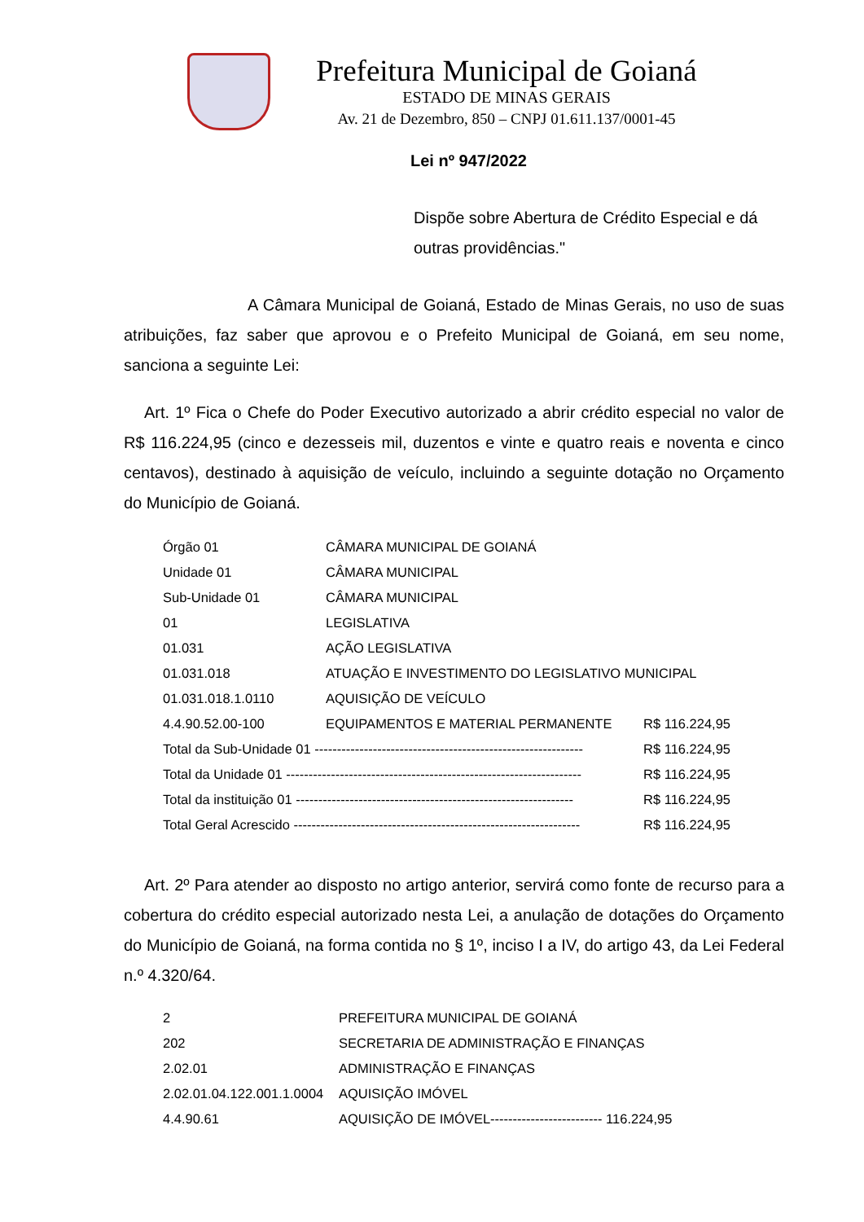Prefeitura Municipal de Goianá
ESTADO DE MINAS GERAIS
Av. 21 de Dezembro, 850 – CNPJ 01.611.137/0001-45
Lei nº 947/2022
Dispõe sobre Abertura de Crédito Especial e dá outras providências."
A Câmara Municipal de Goianá, Estado de Minas Gerais, no uso de suas atribuições, faz saber que aprovou e o Prefeito Municipal de Goianá, em seu nome, sanciona a seguinte Lei:
Art. 1º Fica o Chefe do Poder Executivo autorizado a abrir crédito especial no valor de R$ 116.224,95 (cinco e dezesseis mil, duzentos e vinte e quatro reais e noventa e cinco centavos), destinado à aquisição de veículo, incluindo a seguinte dotação no Orçamento do Município de Goianá.
| Órgão 01 | CÂMARA MUNICIPAL DE GOIANÁ | |
| Unidade 01 | CÂMARA MUNICIPAL | |
| Sub-Unidade 01 | CÂMARA MUNICIPAL | |
| 01 | LEGISLATIVA | |
| 01.031 | AÇÃO LEGISLATIVA | |
| 01.031.018 | ATUAÇÃO E INVESTIMENTO DO LEGISLATIVO MUNICIPAL | |
| 01.031.018.1.0110 | AQUISIÇÃO DE VEÍCULO | |
| 4.4.90.52.00-100 | EQUIPAMENTOS E MATERIAL PERMANENTE | R$ 116.224,95 |
| Total da Sub-Unidade 01 ------------------------------------------------------------ | | R$ 116.224,95 |
| Total da Unidade 01 ------------------------------------------------------------------ | | R$ 116.224,95 |
| Total da instituição 01 -------------------------------------------------------------- | | R$ 116.224,95 |
| Total Geral Acrescido ---------------------------------------------------------------- | | R$ 116.224,95 |
Art. 2º Para atender ao disposto no artigo anterior, servirá como fonte de recurso para a cobertura do crédito especial autorizado nesta Lei, a anulação de dotações do Orçamento do Município de Goianá, na forma contida no § 1º, inciso I a IV, do artigo 43, da Lei Federal n.º 4.320/64.
| 2 | PREFEITURA MUNICIPAL DE GOIANÁ |
| 202 | SECRETARIA DE ADMINISTRAÇÃO E FINANÇAS |
| 2.02.01 | ADMINISTRAÇÃO E FINANÇAS |
| 2.02.01.04.122.001.1.0004 | AQUISIÇÃO IMÓVEL |
| 4.4.90.61 | AQUISIÇÃO DE IMÓVEL------------------------- 116.224,95 |